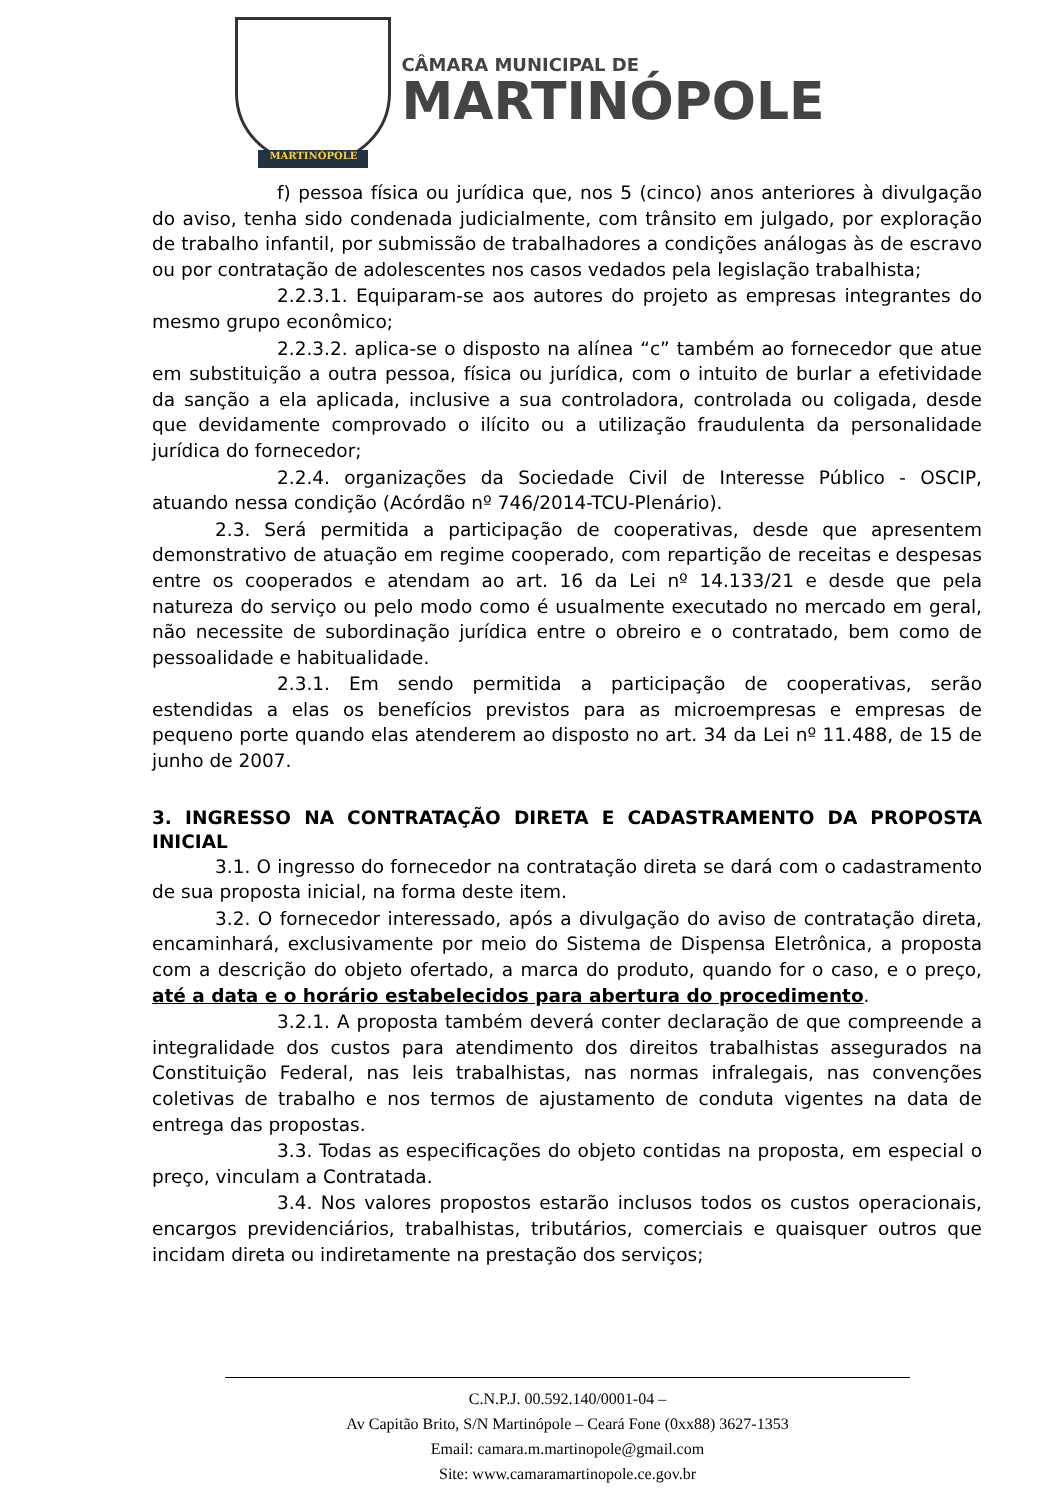MARTINÓPOLE
CÂMARA MUNICIPAL DE
MARTINÓPOLE
f) pessoa física ou jurídica que, nos 5 (cinco) anos anteriores à divulgação do aviso, tenha sido condenada judicialmente, com trânsito em julgado, por exploração de trabalho infantil, por submissão de trabalhadores a condições análogas às de escravo ou por contratação de adolescentes nos casos vedados pela legislação trabalhista;
2.2.3.1. Equiparam-se aos autores do projeto as empresas integrantes do mesmo grupo econômico;
2.2.3.2. aplica-se o disposto na alínea “c” também ao fornecedor que atue em substituição a outra pessoa, física ou jurídica, com o intuito de burlar a efetividade da sanção a ela aplicada, inclusive a sua controladora, controlada ou coligada, desde que devidamente comprovado o ilícito ou a utilização fraudulenta da personalidade jurídica do fornecedor;
2.2.4. organizações da Sociedade Civil de Interesse Público - OSCIP, atuando nessa condição (Acórdão nº 746/2014-TCU-Plenário).
2.3. Será permitida a participação de cooperativas, desde que apresentem demonstrativo de atuação em regime cooperado, com repartição de receitas e despesas entre os cooperados e atendam ao art. 16 da Lei nº 14.133/21 e desde que pela natureza do serviço ou pelo modo como é usualmente executado no mercado em geral, não necessite de subordinação jurídica entre o obreiro e o contratado, bem como de pessoalidade e habitualidade.
2.3.1. Em sendo permitida a participação de cooperativas, serão estendidas a elas os benefícios previstos para as microempresas e empresas de pequeno porte quando elas atenderem ao disposto no art. 34 da Lei nº 11.488, de 15 de junho de 2007.
3. INGRESSO NA CONTRATAÇÃO DIRETA E CADASTRAMENTO DA PROPOSTA INICIAL
3.1. O ingresso do fornecedor na contratação direta se dará com o cadastramento de sua proposta inicial, na forma deste item.
3.2. O fornecedor interessado, após a divulgação do aviso de contratação direta, encaminhará, exclusivamente por meio do Sistema de Dispensa Eletrônica, a proposta com a descrição do objeto ofertado, a marca do produto, quando for o caso, e o preço, até a data e o horário estabelecidos para abertura do procedimento.
3.2.1. A proposta também deverá conter declaração de que compreende a integralidade dos custos para atendimento dos direitos trabalhistas assegurados na Constituição Federal, nas leis trabalhistas, nas normas infralegais, nas convenções coletivas de trabalho e nos termos de ajustamento de conduta vigentes na data de entrega das propostas.
3.3. Todas as especificações do objeto contidas na proposta, em especial o preço, vinculam a Contratada.
3.4. Nos valores propostos estarão inclusos todos os custos operacionais, encargos previdenciários, trabalhistas, tributários, comerciais e quaisquer outros que incidam direta ou indiretamente na prestação dos serviços;
C.N.P.J. 00.592.140/0001-04 –
Av Capitão Brito, S/N Martinópole – Ceará Fone (0xx88) 3627-1353
Email: camara.m.martinopole@gmail.com
Site: www.camaramartinopole.ce.gov.br